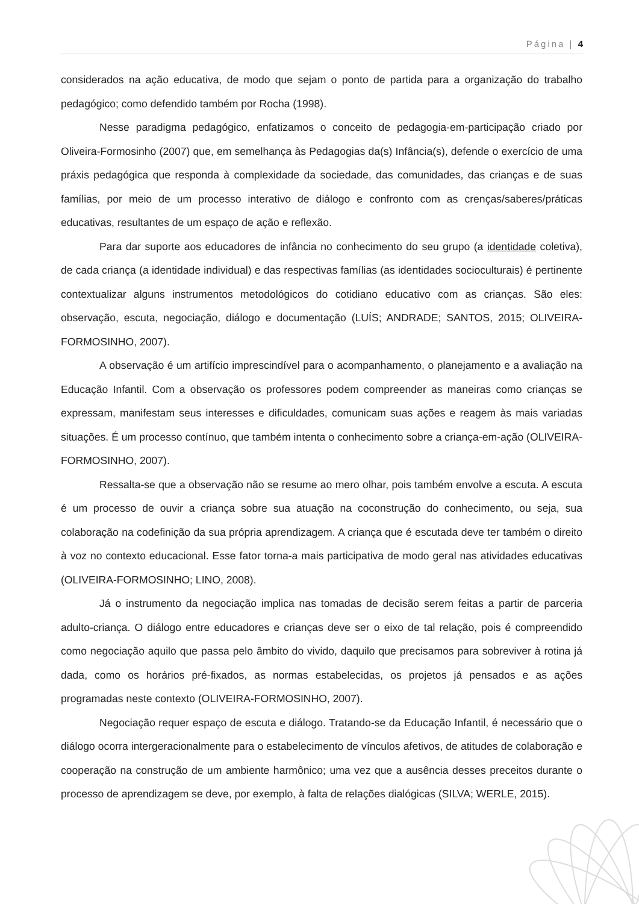Página | 4
considerados na ação educativa, de modo que sejam o ponto de partida para a organização do trabalho pedagógico; como defendido também por Rocha (1998).
Nesse paradigma pedagógico, enfatizamos o conceito de pedagogia-em-participação criado por Oliveira-Formosinho (2007) que, em semelhança às Pedagogias da(s) Infância(s), defende o exercício de uma práxis pedagógica que responda à complexidade da sociedade, das comunidades, das crianças e de suas famílias, por meio de um processo interativo de diálogo e confronto com as crenças/saberes/práticas educativas, resultantes de um espaço de ação e reflexão.
Para dar suporte aos educadores de infância no conhecimento do seu grupo (a identidade coletiva), de cada criança (a identidade individual) e das respectivas famílias (as identidades socioculturais) é pertinente contextualizar alguns instrumentos metodológicos do cotidiano educativo com as crianças. São eles: observação, escuta, negociação, diálogo e documentação (LUÍS; ANDRADE; SANTOS, 2015; OLIVEIRA-FORMOSINHO, 2007).
A observação é um artifício imprescindível para o acompanhamento, o planejamento e a avaliação na Educação Infantil. Com a observação os professores podem compreender as maneiras como crianças se expressam, manifestam seus interesses e dificuldades, comunicam suas ações e reagem às mais variadas situações. É um processo contínuo, que também intenta o conhecimento sobre a criança-em-ação (OLIVEIRA-FORMOSINHO, 2007).
Ressalta-se que a observação não se resume ao mero olhar, pois também envolve a escuta. A escuta é um processo de ouvir a criança sobre sua atuação na coconstrução do conhecimento, ou seja, sua colaboração na codefinição da sua própria aprendizagem. A criança que é escutada deve ter também o direito à voz no contexto educacional. Esse fator torna-a mais participativa de modo geral nas atividades educativas (OLIVEIRA-FORMOSINHO; LINO, 2008).
Já o instrumento da negociação implica nas tomadas de decisão serem feitas a partir de parceria adulto-criança. O diálogo entre educadores e crianças deve ser o eixo de tal relação, pois é compreendido como negociação aquilo que passa pelo âmbito do vivido, daquilo que precisamos para sobreviver à rotina já dada, como os horários pré-fixados, as normas estabelecidas, os projetos já pensados e as ações programadas neste contexto (OLIVEIRA-FORMOSINHO, 2007).
Negociação requer espaço de escuta e diálogo. Tratando-se da Educação Infantil, é necessário que o diálogo ocorra intergeracionalmente para o estabelecimento de vínculos afetivos, de atitudes de colaboração e cooperação na construção de um ambiente harmônico; uma vez que a ausência desses preceitos durante o processo de aprendizagem se deve, por exemplo, à falta de relações dialógicas (SILVA; WERLE, 2015).